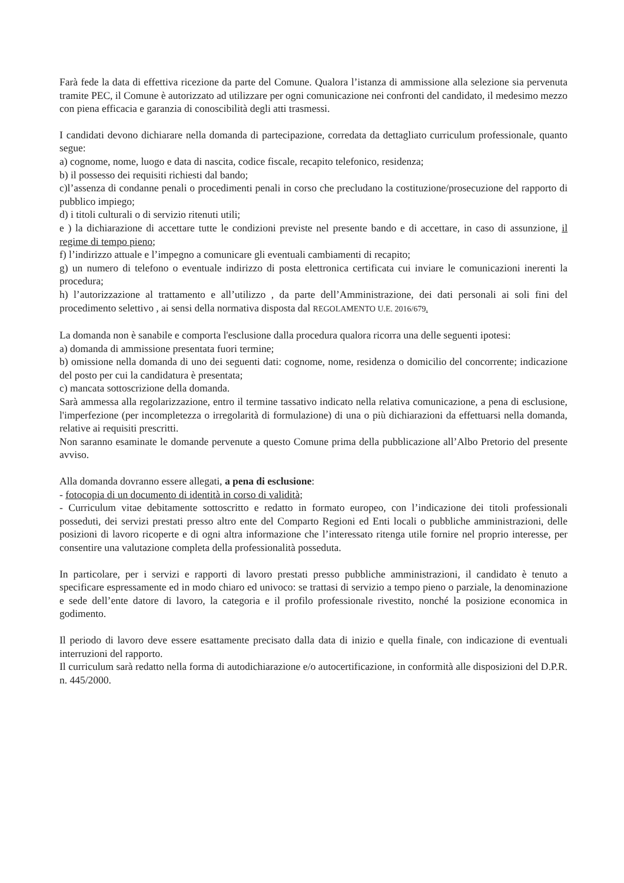Farà fede la data di effettiva ricezione da parte del Comune. Qualora l’istanza di ammissione alla selezione sia pervenuta tramite PEC, il Comune è autorizzato ad utilizzare per ogni comunicazione nei confronti del candidato, il medesimo mezzo con piena efficacia e garanzia di conoscibilità degli atti trasmessi.
I candidati devono dichiarare nella domanda di partecipazione, corredata da dettagliato curriculum professionale, quanto segue:
a) cognome, nome, luogo e data di nascita, codice fiscale, recapito telefonico, residenza;
b) il possesso dei requisiti richiesti dal bando;
c)l’assenza di condanne penali o procedimenti penali in corso che precludano la costituzione/prosecuzione del rapporto di pubblico impiego;
d) i titoli culturali o di servizio ritenuti utili;
e ) la dichiarazione di accettare tutte le condizioni previste nel presente bando e di accettare, in caso di assunzione, il regime di tempo pieno;
f) l’indirizzo attuale e l’impegno a comunicare gli eventuali cambiamenti di recapito;
g) un numero di telefono o eventuale indirizzo di posta elettronica certificata cui inviare le comunicazioni inerenti la procedura;
h) l’autorizzazione al trattamento e all’utilizzo , da parte dell’Amministrazione, dei dati personali ai soli fini del procedimento selettivo , ai sensi della normativa disposta dal REGOLAMENTO U.E. 2016/679.
La domanda non è sanabile e comporta l'esclusione dalla procedura qualora ricorra una delle seguenti ipotesi:
a) domanda di ammissione presentata fuori termine;
b) omissione nella domanda di uno dei seguenti dati: cognome, nome, residenza o domicilio del concorrente; indicazione del posto per cui la candidatura è presentata;
c) mancata sottoscrizione della domanda.
Sarà ammessa alla regolarizzazione, entro il termine tassativo indicato nella relativa comunicazione, a pena di esclusione, l'imperfezione (per incompletezza o irregolarità di formulazione) di una o più dichiarazioni da effettuarsi nella domanda, relative ai requisiti prescritti.
Non saranno esaminate le domande pervenute a questo Comune prima della pubblicazione all’Albo Pretorio del presente avviso.
Alla domanda dovranno essere allegati, a pena di esclusione:
- fotocopia di un documento di identità in corso di validità;
- Curriculum vitae debitamente sottoscritto e redatto in formato europeo, con l’indicazione dei titoli professionali posseduti, dei servizi prestati presso altro ente del Comparto Regioni ed Enti locali o pubbliche amministrazioni, delle posizioni di lavoro ricoperte e di ogni altra informazione che l’interessato ritenga utile fornire nel proprio interesse, per consentire una valutazione completa della professionalità posseduta.
In particolare, per i servizi e rapporti di lavoro prestati presso pubbliche amministrazioni, il candidato è tenuto a specificare espressamente ed in modo chiaro ed univoco: se trattasi di servizio a tempo pieno o parziale, la denominazione e sede dell’ente datore di lavoro, la categoria e il profilo professionale rivestito, nonché la posizione economica in godimento.
Il periodo di lavoro deve essere esattamente precisato dalla data di inizio e quella finale, con indicazione di eventuali interruzioni del rapporto.
Il curriculum sarà redatto nella forma di autodichiarazione e/o autocertificazione, in conformità alle disposizioni del D.P.R. n. 445/2000.